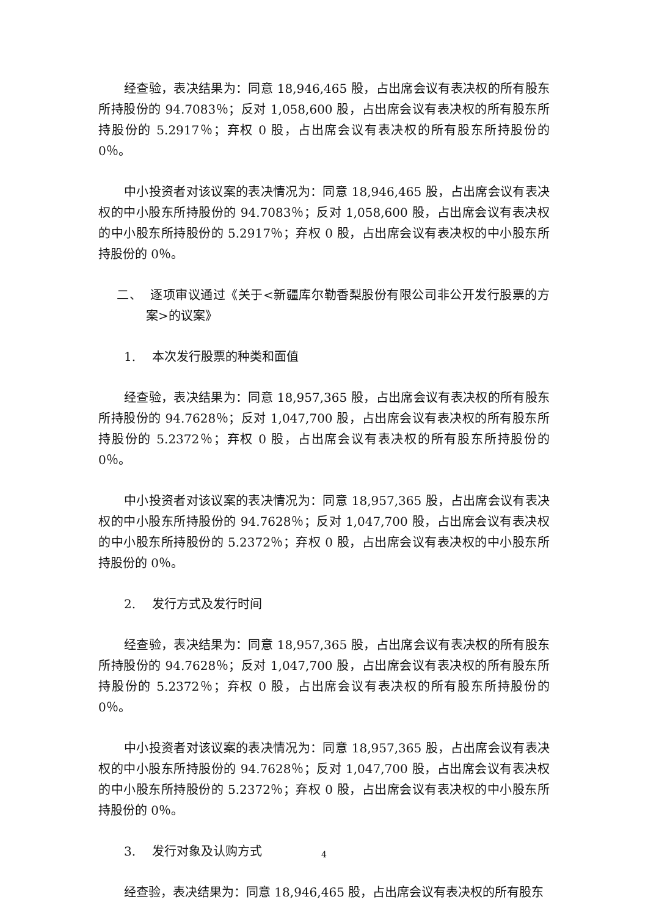经查验，表决结果为：同意 18,946,465 股，占出席会议有表决权的所有股东所持股份的 94.7083％；反对 1,058,600 股，占出席会议有表决权的所有股东所持股份的 5.2917％；弃权 0 股，占出席会议有表决权的所有股东所持股份的 0％。
中小投资者对该议案的表决情况为：同意 18,946,465 股，占出席会议有表决权的中小股东所持股份的 94.7083％；反对 1,058,600 股，占出席会议有表决权的中小股东所持股份的 5.2917％；弃权 0 股，占出席会议有表决权的中小股东所持股份的 0％。
二、 逐项审议通过《关于<新疆库尔勒香梨股份有限公司非公开发行股票的方案>的议案》
1. 本次发行股票的种类和面值
经查验，表决结果为：同意 18,957,365 股，占出席会议有表决权的所有股东所持股份的 94.7628％；反对 1,047,700 股，占出席会议有表决权的所有股东所持股份的 5.2372％；弃权 0 股，占出席会议有表决权的所有股东所持股份的 0％。
中小投资者对该议案的表决情况为：同意 18,957,365 股，占出席会议有表决权的中小股东所持股份的 94.7628％；反对 1,047,700 股，占出席会议有表决权的中小股东所持股份的 5.2372％；弃权 0 股，占出席会议有表决权的中小股东所持股份的 0％。
2. 发行方式及发行时间
经查验，表决结果为：同意 18,957,365 股，占出席会议有表决权的所有股东所持股份的 94.7628％；反对 1,047,700 股，占出席会议有表决权的所有股东所持股份的 5.2372％；弃权 0 股，占出席会议有表决权的所有股东所持股份的 0％。
中小投资者对该议案的表决情况为：同意 18,957,365 股，占出席会议有表决权的中小股东所持股份的 94.7628％；反对 1,047,700 股，占出席会议有表决权的中小股东所持股份的 5.2372％；弃权 0 股，占出席会议有表决权的中小股东所持股份的 0％。
3. 发行对象及认购方式
经查验，表决结果为：同意 18,946,465 股，占出席会议有表决权的所有股东
4